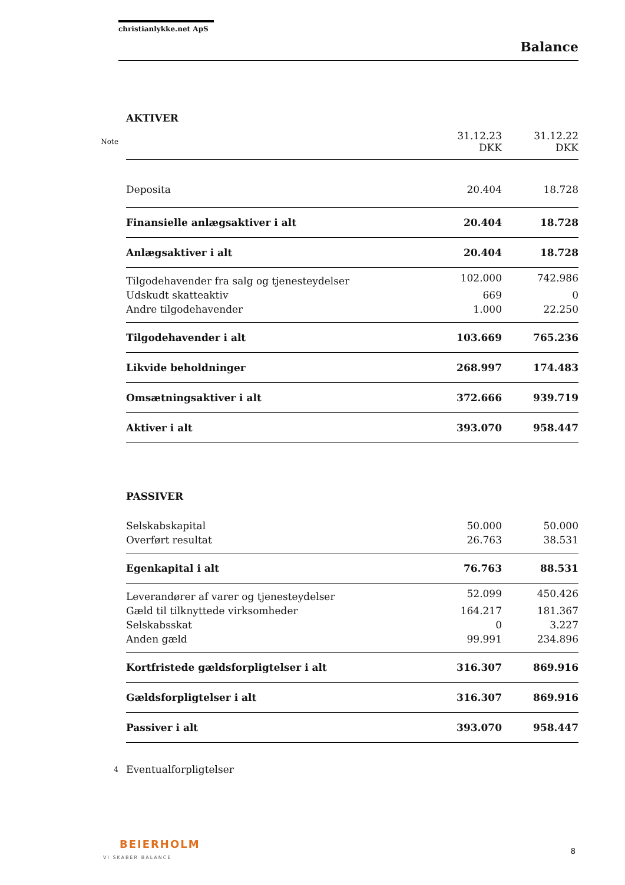christianlykke.net ApS
Balance
| | AKTIVER | | |
| Note | | 31.12.23 DKK | 31.12.22 DKK |
| | Deposita | 20.404 | 18.728 |
| | Finansielle anlægsaktiver i alt | 20.404 | 18.728 |
| | Anlægsaktiver i alt | 20.404 | 18.728 |
| | Tilgodehavender fra salg og tjenesteydelser | 102.000 | 742.986 |
| | Udskudt skatteaktiv | 669 | 0 |
| | Andre tilgodehavender | 1.000 | 22.250 |
| | Tilgodehavender i alt | 103.669 | 765.236 |
| | Likvide beholdninger | 268.997 | 174.483 |
| | Omsætningsaktiver i alt | 372.666 | 939.719 |
| | Aktiver i alt | 393.070 | 958.447 |
| | PASSIVER | | |
| | Selskabskapital | 50.000 | 50.000 |
| | Overført resultat | 26.763 | 38.531 |
| | Egenkapital i alt | 76.763 | 88.531 |
| | Leverandører af varer og tjenesteydelser | 52.099 | 450.426 |
| | Gæld til tilknyttede virksomheder | 164.217 | 181.367 |
| | Selskabsskat | 0 | 3.227 |
| | Anden gæld | 99.991 | 234.896 |
| | Kortfristede gældsforpligtelser i alt | 316.307 | 869.916 |
| | Gældsforpligtelser i alt | 316.307 | 869.916 |
| | Passiver i alt | 393.070 | 958.447 |
| 4 | Eventualforpligtelser | | |
BEIERHOLM
VI SKABER BALANCE
8